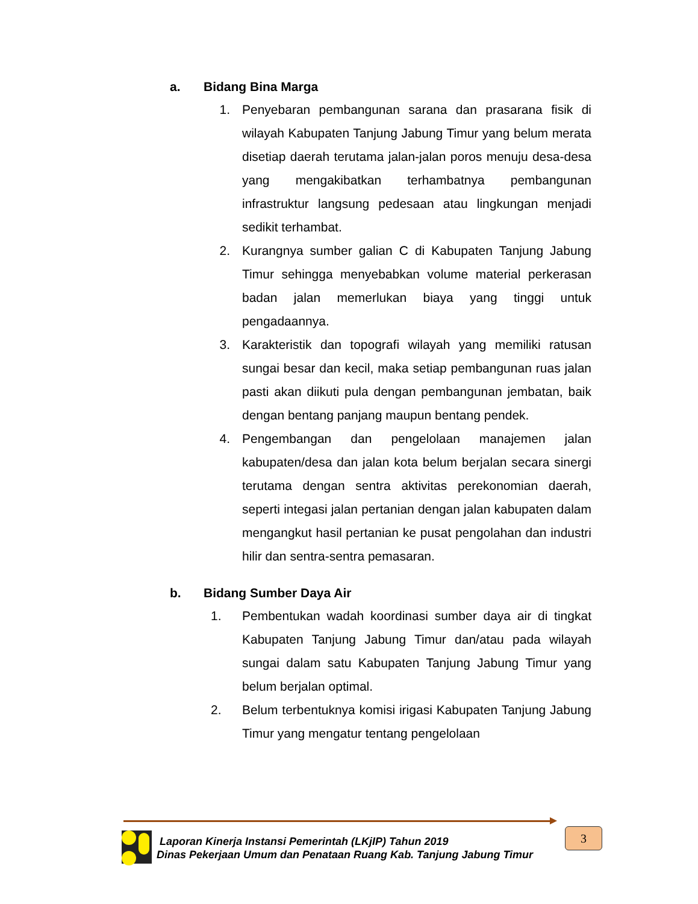a. Bidang Bina Marga
1. Penyebaran pembangunan sarana dan prasarana fisik di wilayah Kabupaten Tanjung Jabung Timur yang belum merata disetiap daerah terutama jalan-jalan poros menuju desa-desa yang mengakibatkan terhambatnya pembangunan infrastruktur langsung pedesaan atau lingkungan menjadi sedikit terhambat.
2. Kurangnya sumber galian C di Kabupaten Tanjung Jabung Timur sehingga menyebabkan volume material perkerasan badan jalan memerlukan biaya yang tinggi untuk pengadaannya.
3. Karakteristik dan topografi wilayah yang memiliki ratusan sungai besar dan kecil, maka setiap pembangunan ruas jalan pasti akan diikuti pula dengan pembangunan jembatan, baik dengan bentang panjang maupun bentang pendek.
4. Pengembangan dan pengelolaan manajemen jalan kabupaten/desa dan jalan kota belum berjalan secara sinergi terutama dengan sentra aktivitas perekonomian daerah, seperti integasi jalan pertanian dengan jalan kabupaten dalam mengangkut hasil pertanian ke pusat pengolahan dan industri hilir dan sentra-sentra pemasaran.
b. Bidang Sumber Daya Air
1. Pembentukan wadah koordinasi sumber daya air di tingkat Kabupaten Tanjung Jabung Timur dan/atau pada wilayah sungai dalam satu Kabupaten Tanjung Jabung Timur yang belum berjalan optimal.
2. Belum terbentuknya komisi irigasi Kabupaten Tanjung Jabung Timur yang mengatur tentang pengelolaan
Laporan Kinerja Instansi Pemerintah (LKjIP) Tahun 2019
Dinas Pekerjaan Umum dan Penataan Ruang Kab. Tanjung Jabung Timur
3